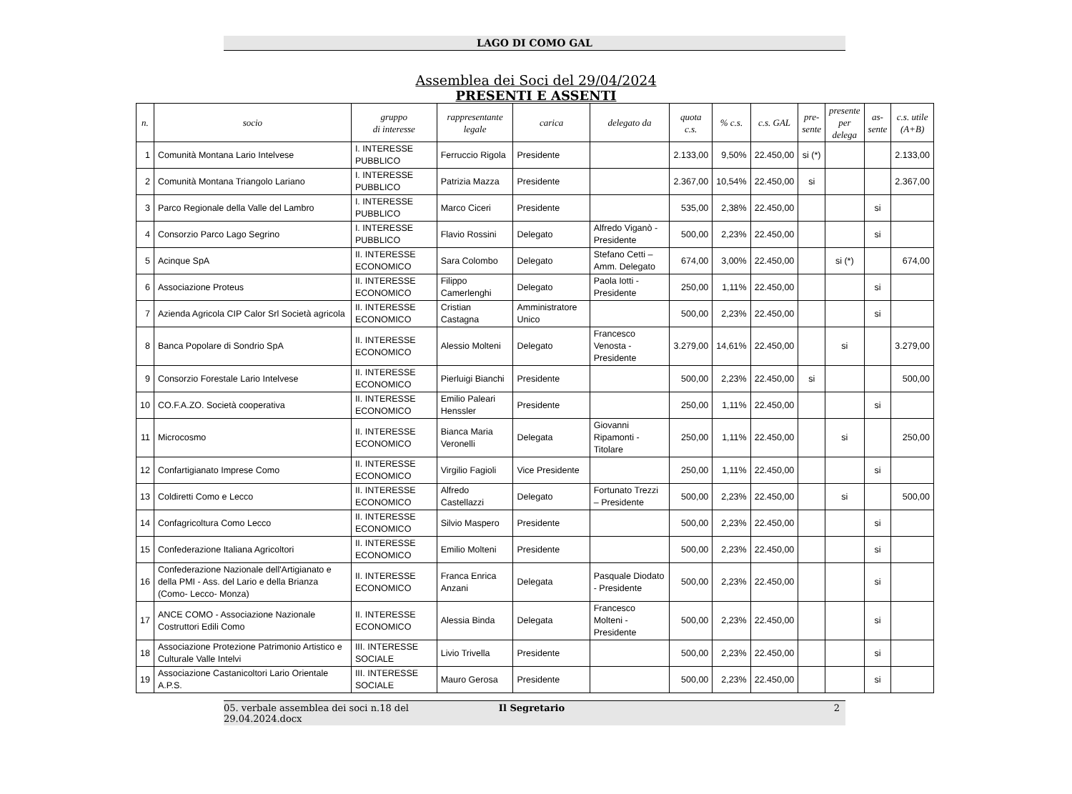LAGO DI COMO GAL
Assemblea dei Soci del 29/04/2024
PRESENTI E ASSENTI
| n. | socio | gruppo di interesse | rappresentante legale | carica | delegato da | quota c.s. | % c.s. | c.s. GAL | pre- sente | presente per delega | as- sente | c.s. utile (A+B) |
| --- | --- | --- | --- | --- | --- | --- | --- | --- | --- | --- | --- | --- |
| 1 | Comunità Montana Lario Intelvese | I. INTERESSE PUBBLICO | Ferruccio Rigola | Presidente | | 2.133,00 | 9,50% | 22.450,00 | si (*) | | | 2.133,00 |
| 2 | Comunità Montana Triangolo Lariano | I. INTERESSE PUBBLICO | Patrizia Mazza | Presidente | | 2.367,00 | 10,54% | 22.450,00 | si | | | 2.367,00 |
| 3 | Parco Regionale della Valle del Lambro | I. INTERESSE PUBBLICO | Marco Ciceri | Presidente | | 535,00 | 2,38% | 22.450,00 | | | si | |
| 4 | Consorzio Parco Lago Segrino | I. INTERESSE PUBBLICO | Flavio Rossini | Delegato | Alfredo Viganò - Presidente | 500,00 | 2,23% | 22.450,00 | | | si | |
| 5 | Acinque SpA | II. INTERESSE ECONOMICO | Sara Colombo | Delegato | Stefano Cetti – Amm. Delegato | 674,00 | 3,00% | 22.450,00 | | si (*) | | 674,00 |
| 6 | Associazione Proteus | II. INTERESSE ECONOMICO | Filippo Camerlenghi | Delegato | Paola Iotti - Presidente | 250,00 | 1,11% | 22.450,00 | | | si | |
| 7 | Azienda Agricola CIP Calor Srl Società agricola | II. INTERESSE ECONOMICO | Cristian Castagna | Amministratore Unico | | 500,00 | 2,23% | 22.450,00 | | | si | |
| 8 | Banca Popolare di Sondrio SpA | II. INTERESSE ECONOMICO | Alessio Molteni | Delegato | Francesco Venosta - Presidente | 3.279,00 | 14,61% | 22.450,00 | | si | | 3.279,00 |
| 9 | Consorzio Forestale Lario Intelvese | II. INTERESSE ECONOMICO | Pierluigi Bianchi | Presidente | | 500,00 | 2,23% | 22.450,00 | si | | | 500,00 |
| 10 | CO.F.A.ZO. Società cooperativa | II. INTERESSE ECONOMICO | Emilio Paleari Henssler | Presidente | | 250,00 | 1,11% | 22.450,00 | | | si | |
| 11 | Microcosmo | II. INTERESSE ECONOMICO | Bianca Maria Veronelli | Delegata | Giovanni Ripamonti - Titolare | 250,00 | 1,11% | 22.450,00 | | si | | 250,00 |
| 12 | Confartigianato Imprese Como | II. INTERESSE ECONOMICO | Virgilio Fagioli | Vice Presidente | | 250,00 | 1,11% | 22.450,00 | | | si | |
| 13 | Coldiretti Como e Lecco | II. INTERESSE ECONOMICO | Alfredo Castellazzi | Delegato | Fortunato Trezzi – Presidente | 500,00 | 2,23% | 22.450,00 | | si | | 500,00 |
| 14 | Confagricoltura Como Lecco | II. INTERESSE ECONOMICO | Silvio Maspero | Presidente | | 500,00 | 2,23% | 22.450,00 | | | si | |
| 15 | Confederazione Italiana Agricoltori | II. INTERESSE ECONOMICO | Emilio Molteni | Presidente | | 500,00 | 2,23% | 22.450,00 | | | si | |
| 16 | Confederazione Nazionale dell'Artigianato e della PMI - Ass. del Lario e della Brianza (Como- Lecco- Monza) | II. INTERESSE ECONOMICO | Franca Enrica Anzani | Delegata | Pasquale Diodato - Presidente | 500,00 | 2,23% | 22.450,00 | | | si | |
| 17 | ANCE COMO - Associazione Nazionale Costruttori Edili Como | II. INTERESSE ECONOMICO | Alessia Binda | Delegata | Francesco Molteni - Presidente | 500,00 | 2,23% | 22.450,00 | | | si | |
| 18 | Associazione Protezione Patrimonio Artistico e Culturale Valle Intelvi | III. INTERESSE SOCIALE | Livio Trivella | Presidente | | 500,00 | 2,23% | 22.450,00 | | | si | |
| 19 | Associazione Castanicoltori Lario Orientale A.P.S. | III. INTERESSE SOCIALE | Mauro Gerosa | Presidente | | 500,00 | 2,23% | 22.450,00 | | | si | |
05. verbale assemblea dei soci n.18 del 29.04.2024.docx Il Segretario 2